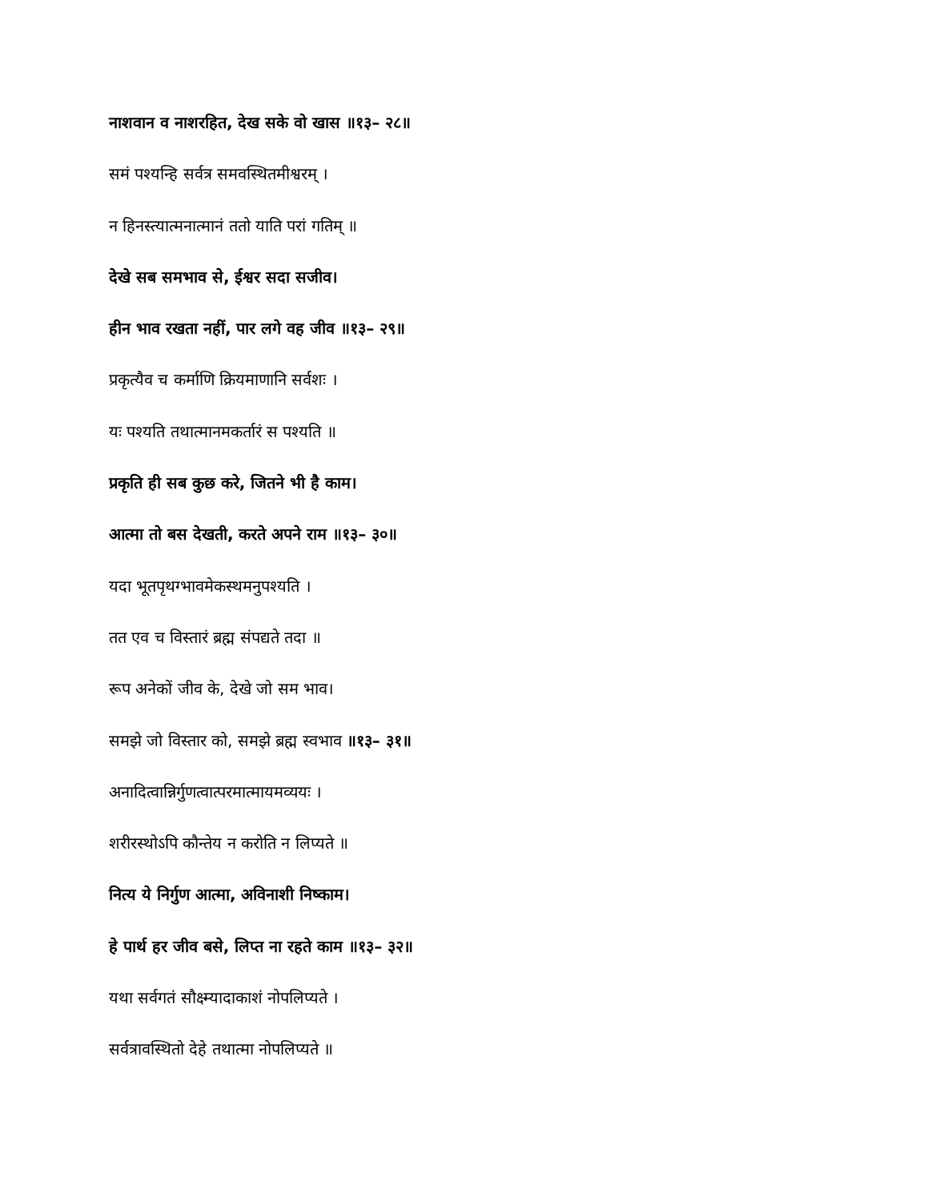नाशवान व नाशरहित, देख सके वो खास ॥१३– २८॥
समं पश्यन्हि सर्वत्र समवस्थितमीश्वरम् ।
न हिनस्त्यात्मनात्मानं ततो याति परां गतिम् ॥
देखे सब समभाव से, ईश्वर सदा सजीव।
हीन भाव रखता नहीं, पार लगे वह जीव ॥१३– २९॥
प्रकृत्यैव च कर्माणि क्रियमाणानि सर्वशः ।
यः पश्यति तथात्मानमकर्तारं स पश्यति ॥
प्रकृति ही सब कुछ करे, जितने भी है काम।
आत्मा तो बस देखती, करते अपने राम ॥१३– ३०॥
यदा भूतपृथग्भावमेकस्थमनुपश्यति ।
तत एव च विस्तारं ब्रह्म संपद्यते तदा ॥
रूप अनेकों जीव के, देखे जो सम भाव।
समझे जो विस्तार को, समझे ब्रह्म स्वभाव ॥१३– ३१॥
अनादित्वान्निर्गुणत्वात्परमात्मायमव्ययः ।
शरीरस्थोऽपि कौन्तेय न करोति न लिप्यते ॥
नित्य ये निर्गुण आत्मा, अविनाशी निष्काम।
हे पार्थ हर जीव बसे, लिप्त ना रहते काम ॥१३– ३२॥
यथा सर्वगतं सौक्ष्म्यादाकाशं नोपलिप्यते ।
सर्वत्रावस्थितो देहे तथात्मा नोपलिप्यते ॥